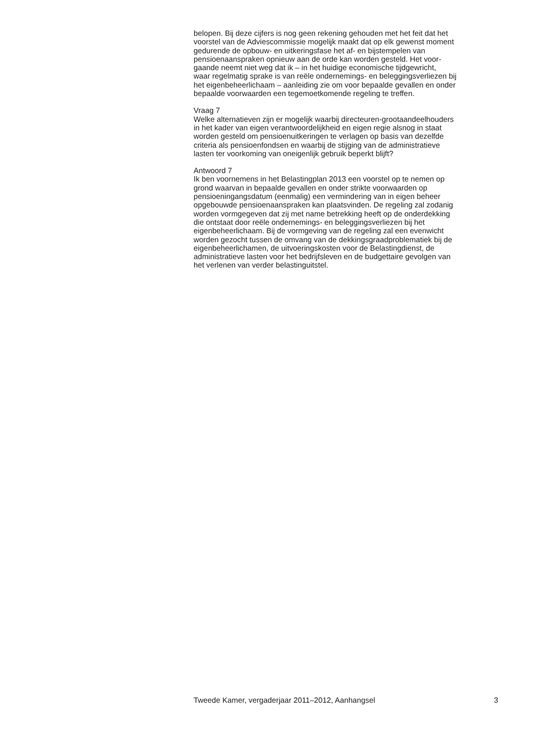belopen. Bij deze cijfers is nog geen rekening gehouden met het feit dat het
voorstel van de Adviescommissie mogelijk maakt dat op elk gewenst moment
gedurende de opbouw- en uitkeringsfase het af- en bijstempelen van
pensioenaanspraken opnieuw aan de orde kan worden gesteld. Het voor-
gaande neemt niet weg dat ik – in het huidige economische tijdgewricht,
waar regelmatig sprake is van reële ondernemings- en beleggingsverliezen bij
het eigenbeheerlichaam – aanleiding zie om voor bepaalde gevallen en onder
bepaalde voorwaarden een tegemoetkomende regeling te treffen.
Vraag 7
Welke alternatieven zijn er mogelijk waarbij directeuren-grootaandeelhouders
in het kader van eigen verantwoordelijkheid en eigen regie alsnog in staat
worden gesteld om pensioenuitkeringen te verlagen op basis van dezelfde
criteria als pensioenfondsen en waarbij de stijging van de administratieve
lasten ter voorkoming van oneigenlijk gebruik beperkt blijft?
Antwoord 7
Ik ben voornemens in het Belastingplan 2013 een voorstel op te nemen op
grond waarvan in bepaalde gevallen en onder strikte voorwaarden op
pensioeningangsdatum (eenmalig) een vermindering van in eigen beheer
opgebouwde pensioenaanspraken kan plaatsvinden. De regeling zal zodanig
worden vormgegeven dat zij met name betrekking heeft op de onderdekking
die ontstaat door reële ondernemings- en beleggingsverliezen bij het
eigenbeheerlichaam. Bij de vormgeving van de regeling zal een evenwicht
worden gezocht tussen de omvang van de dekkingsgraadproblematiek bij de
eigenbeheerlichamen, de uitvoeringskosten voor de Belastingdienst, de
administratieve lasten voor het bedrijfsleven en de budgettaire gevolgen van
het verlenen van verder belastinguitstel.
Tweede Kamer, vergaderjaar 2011–2012, Aanhangsel 3